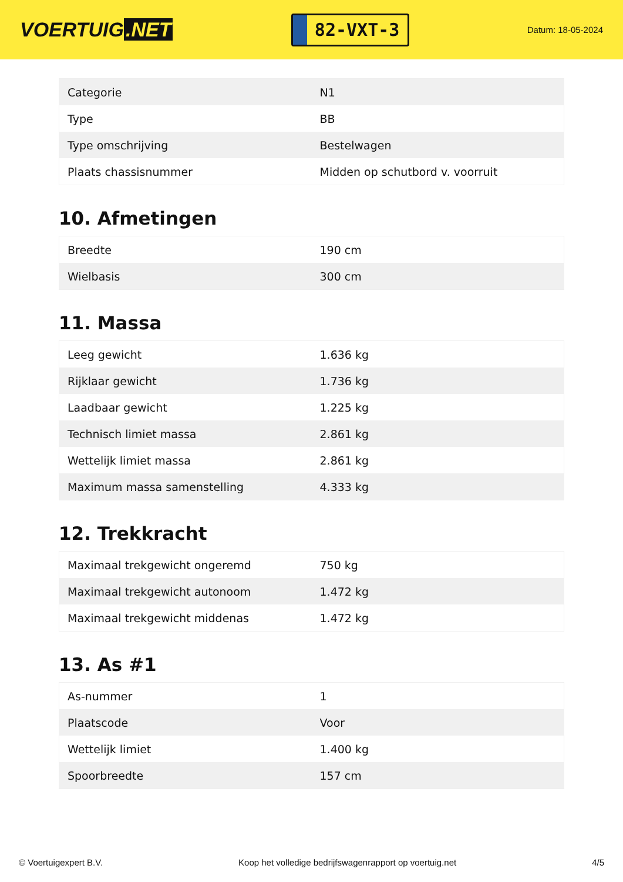VOERTUIG.NET
82-VXT-3
Datum: 18-05-2024
| Categorie | N1 |
| Type | BB |
| Type omschrijving | Bestelwagen |
| Plaats chassisnummer | Midden op schutbord v. voorruit |
10. Afmetingen
| Breedte | 190 cm |
| Wielbasis | 300 cm |
11. Massa
| Leeg gewicht | 1.636 kg |
| Rijklaar gewicht | 1.736 kg |
| Laadbaar gewicht | 1.225 kg |
| Technisch limiet massa | 2.861 kg |
| Wettelijk limiet massa | 2.861 kg |
| Maximum massa samenstelling | 4.333 kg |
12. Trekkracht
| Maximaal trekgewicht ongeremd | 750 kg |
| Maximaal trekgewicht autonoom | 1.472 kg |
| Maximaal trekgewicht middenas | 1.472 kg |
13. As #1
| As-nummer | 1 |
| Plaatscode | Voor |
| Wettelijk limiet | 1.400 kg |
| Spoorbreedte | 157 cm |
© Voertuigexpert B.V. Koop het volledige bedrijfswagenrapport op voertuig.net 4/5